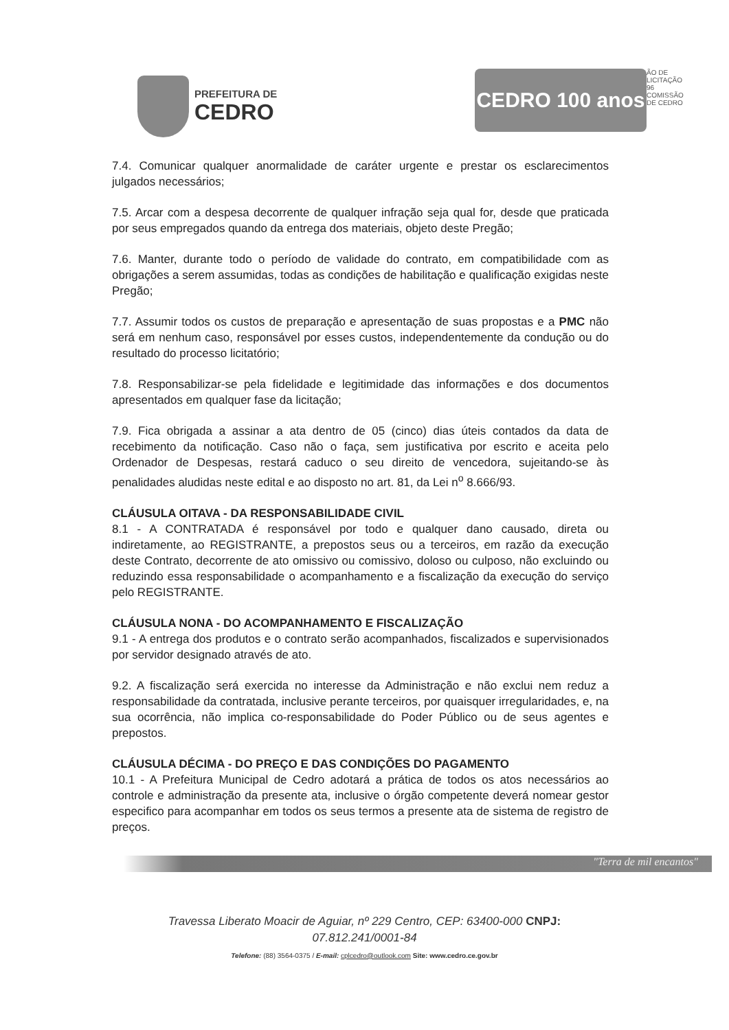PREFEITURA DE
CEDRO
CEDRO 100 anos
ÃO DE LICITAÇÃO 96 COMISSÃO DE CEDRO
7.4. Comunicar qualquer anormalidade de caráter urgente e prestar os esclarecimentos julgados necessários;
7.5. Arcar com a despesa decorrente de qualquer infração seja qual for, desde que praticada por seus empregados quando da entrega dos materiais, objeto deste Pregão;
7.6. Manter, durante todo o período de validade do contrato, em compatibilidade com as obrigações a serem assumidas, todas as condições de habilitação e qualificação exigidas neste Pregão;
7.7. Assumir todos os custos de preparação e apresentação de suas propostas e a PMC não será em nenhum caso, responsável por esses custos, independentemente da condução ou do resultado do processo licitatório;
7.8. Responsabilizar-se pela fidelidade e legitimidade das informações e dos documentos apresentados em qualquer fase da licitação;
7.9. Fica obrigada a assinar a ata dentro de 05 (cinco) dias úteis contados da data de recebimento da notificação. Caso não o faça, sem justificativa por escrito e aceita pelo Ordenador de Despesas, restará caduco o seu direito de vencedora, sujeitando-se às penalidades aludidas neste edital e ao disposto no art. 81, da Lei n<sup>o</sup> 8.666/93.
CLÁUSULA OITAVA - DA RESPONSABILIDADE CIVIL
8.1 - A CONTRATADA é responsável por todo e qualquer dano causado, direta ou indiretamente, ao REGISTRANTE, a prepostos seus ou a terceiros, em razão da execução deste Contrato, decorrente de ato omissivo ou comissivo, doloso ou culposo, não excluindo ou reduzindo essa responsabilidade o acompanhamento e a fiscalização da execução do serviço pelo REGISTRANTE.
CLÁUSULA NONA - DO ACOMPANHAMENTO E FISCALIZAÇÃO
9.1 - A entrega dos produtos e o contrato serão acompanhados, fiscalizados e supervisionados por servidor designado através de ato.
9.2. A fiscalização será exercida no interesse da Administração e não exclui nem reduz a responsabilidade da contratada, inclusive perante terceiros, por quaisquer irregularidades, e, na sua ocorrência, não implica co-responsabilidade do Poder Público ou de seus agentes e prepostos.
CLÁUSULA DÉCIMA - DO PREÇO E DAS CONDIÇÕES DO PAGAMENTO
10.1 - A Prefeitura Municipal de Cedro adotará a prática de todos os atos necessários ao controle e administração da presente ata, inclusive o órgão competente deverá nomear gestor especifico para acompanhar em todos os seus termos a presente ata de sistema de registro de preços.
"Terra de mil encantos"
Travessa Liberato Moacir de Aguiar, nº 229 Centro, CEP: 63400-000 CNPJ:
07.812.241/0001-84
Telefone: (88) 3564-0375 / E-mail: cplcedro@outlook.com Site: www.cedro.ce.gov.br